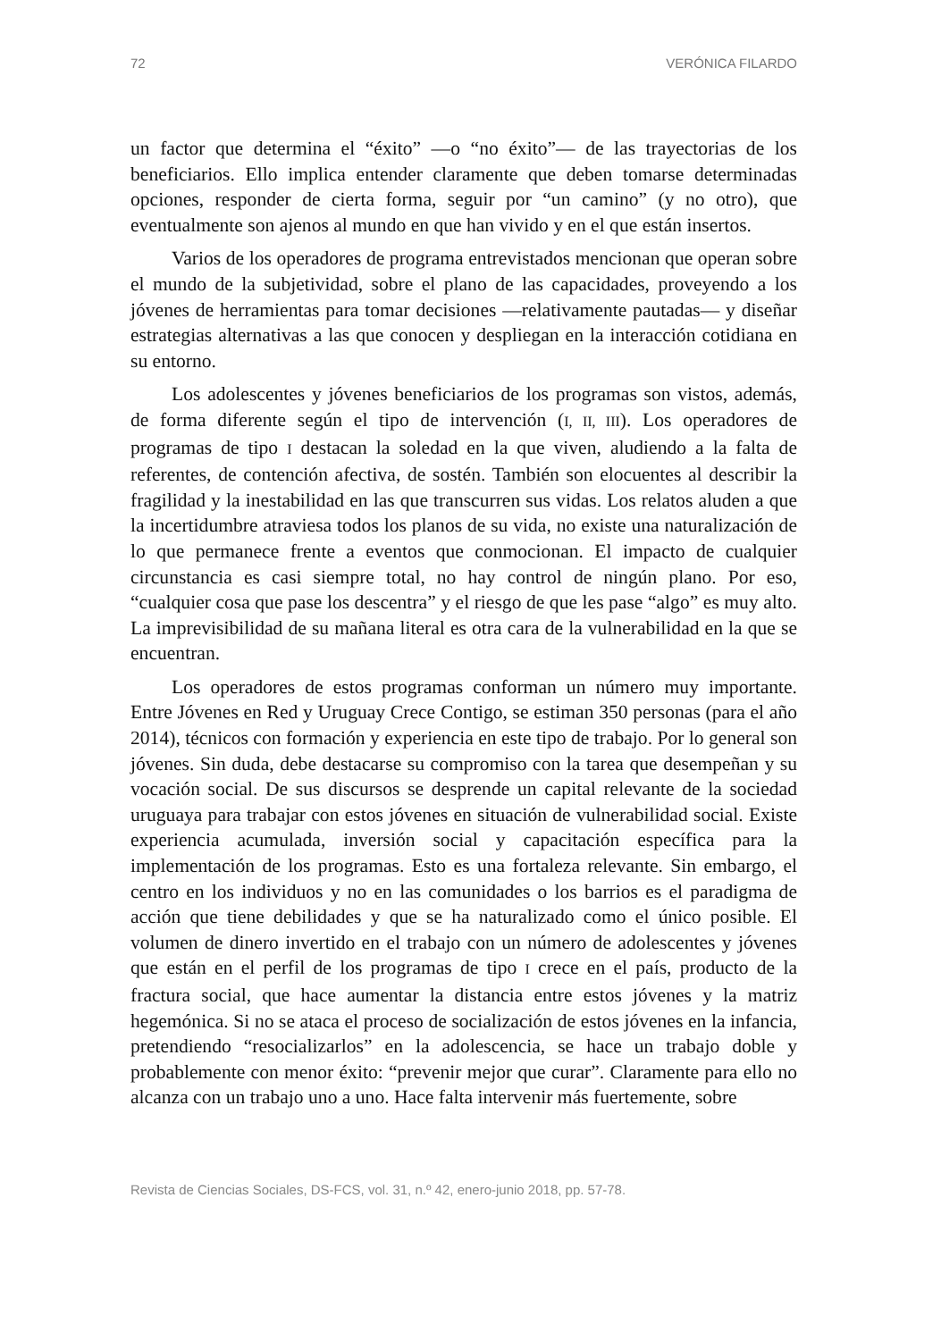72 VERÓNICA FILARDO
un factor que determina el “éxito” —o “no éxito”— de las trayectorias de los beneficiarios. Ello implica entender claramente que deben tomarse determinadas opciones, responder de cierta forma, seguir por “un camino” (y no otro), que eventualmente son ajenos al mundo en que han vivido y en el que están insertos.
Varios de los operadores de programa entrevistados mencionan que operan sobre el mundo de la subjetividad, sobre el plano de las capacidades, proveyendo a los jóvenes de herramientas para tomar decisiones —relativamente pautadas— y diseñar estrategias alternativas a las que conocen y despliegan en la interacción cotidiana en su entorno.
Los adolescentes y jóvenes beneficiarios de los programas son vistos, además, de forma diferente según el tipo de intervención (I, II, III). Los operadores de programas de tipo I destacan la soledad en la que viven, aludiendo a la falta de referentes, de contención afectiva, de sostén. También son elocuentes al describir la fragilidad y la inestabilidad en las que transcurren sus vidas. Los relatos aluden a que la incertidumbre atraviesa todos los planos de su vida, no existe una naturalización de lo que permanece frente a eventos que conmocionan. El impacto de cualquier circunstancia es casi siempre total, no hay control de ningún plano. Por eso, “cualquier cosa que pase los descentra” y el riesgo de que les pase “algo” es muy alto. La imprevisibilidad de su mañana literal es otra cara de la vulnerabilidad en la que se encuentran.
Los operadores de estos programas conforman un número muy importante. Entre Jóvenes en Red y Uruguay Crece Contigo, se estiman 350 personas (para el año 2014), técnicos con formación y experiencia en este tipo de trabajo. Por lo general son jóvenes. Sin duda, debe destacarse su compromiso con la tarea que desempeñan y su vocación social. De sus discursos se desprende un capital relevante de la sociedad uruguaya para trabajar con estos jóvenes en situación de vulnerabilidad social. Existe experiencia acumulada, inversión social y capacitación específica para la implementación de los programas. Esto es una fortaleza relevante. Sin embargo, el centro en los individuos y no en las comunidades o los barrios es el paradigma de acción que tiene debilidades y que se ha naturalizado como el único posible. El volumen de dinero invertido en el trabajo con un número de adolescentes y jóvenes que están en el perfil de los programas de tipo I crece en el país, producto de la fractura social, que hace aumentar la distancia entre estos jóvenes y la matriz hegemónica. Si no se ataca el proceso de socialización de estos jóvenes en la infancia, pretendiendo “resocializarlos” en la adolescencia, se hace un trabajo doble y probablemente con menor éxito: “prevenir mejor que curar”. Claramente para ello no alcanza con un trabajo uno a uno. Hace falta intervenir más fuertemente, sobre
Revista de Ciencias Sociales, DS-FCS, vol. 31, n.º 42, enero-junio 2018, pp. 57-78.